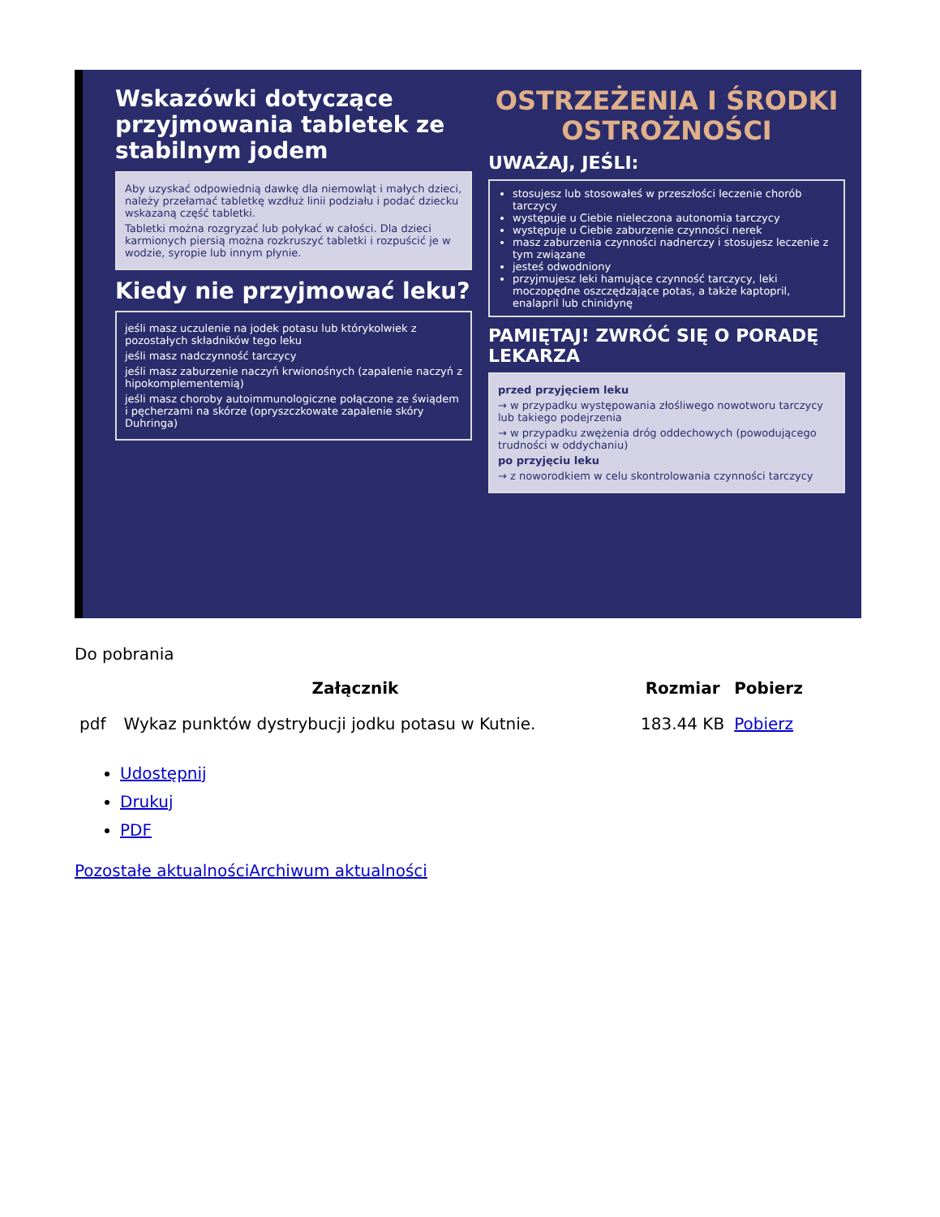Wskazówki dotyczące przyjmowania tabletek ze stabilnym jodem
Aby uzyskać odpowiednią dawkę dla niemowląt i małych dzieci, należy przełamać tabletkę wzdłuż linii podziału i podać dziecku wskazaną część tabletki.
Tabletki można rozgryzać lub połykać w całości. Dla dzieci karmionych piersią można rozkruszyć tabletki i rozpuścić je w wodzie, syropie lub innym płynie.
Kiedy nie przyjmować leku?
jeśli masz uczulenie na jodek potasu lub którykolwiek z pozostałych składników tego leku
jeśli masz nadczynność tarczycy
jeśli masz zaburzenie naczyń krwionośnych (zapalenie naczyń z hipokomplementemią)
jeśli masz choroby autoimmunologiczne połączone ze świądem i pęcherzami na skórze (opryszczkowate zapalenie skóry Duhringa)
OSTRZEŻENIA I ŚRODKI OSTROŻNOŚCI
UWAŻAJ, JEŚLI:
stosujesz lub stosowałeś w przeszłości leczenie chorób tarczycy
występuje u Ciebie nieleczona autonomia tarczycy
występuje u Ciebie zaburzenie czynności nerek
masz zaburzenia czynności nadnerczy i stosujesz leczenie z tym związane
jesteś odwodniony
przyjmujesz leki hamujące czynność tarczycy, leki moczopędne oszczędzające potas, a także kaptopril, enalapril lub chinidynę
PAMIĘTAJ! ZWRÓĆ SIĘ O PORADĘ LEKARZA
przed przyjęciem leku
→ w przypadku występowania złośliwego nowotworu tarczycy lub takiego podejrzenia
→ w przypadku zwężenia dróg oddechowych (powodującego trudności w oddychaniu)
po przyjęciu leku
→ z noworodkiem w celu skontrolowania czynności tarczycy
Do pobrania
| Załącznik | | Rozmiar | Pobierz |
| --- | --- | --- | --- |
| pdf | Wykaz punktów dystrybucji jodku potasu w Kutnie. | 183.44 KB | Pobierz |
Udostępnij
Drukuj
PDF
Pozostałe aktualności Archiwum aktualności